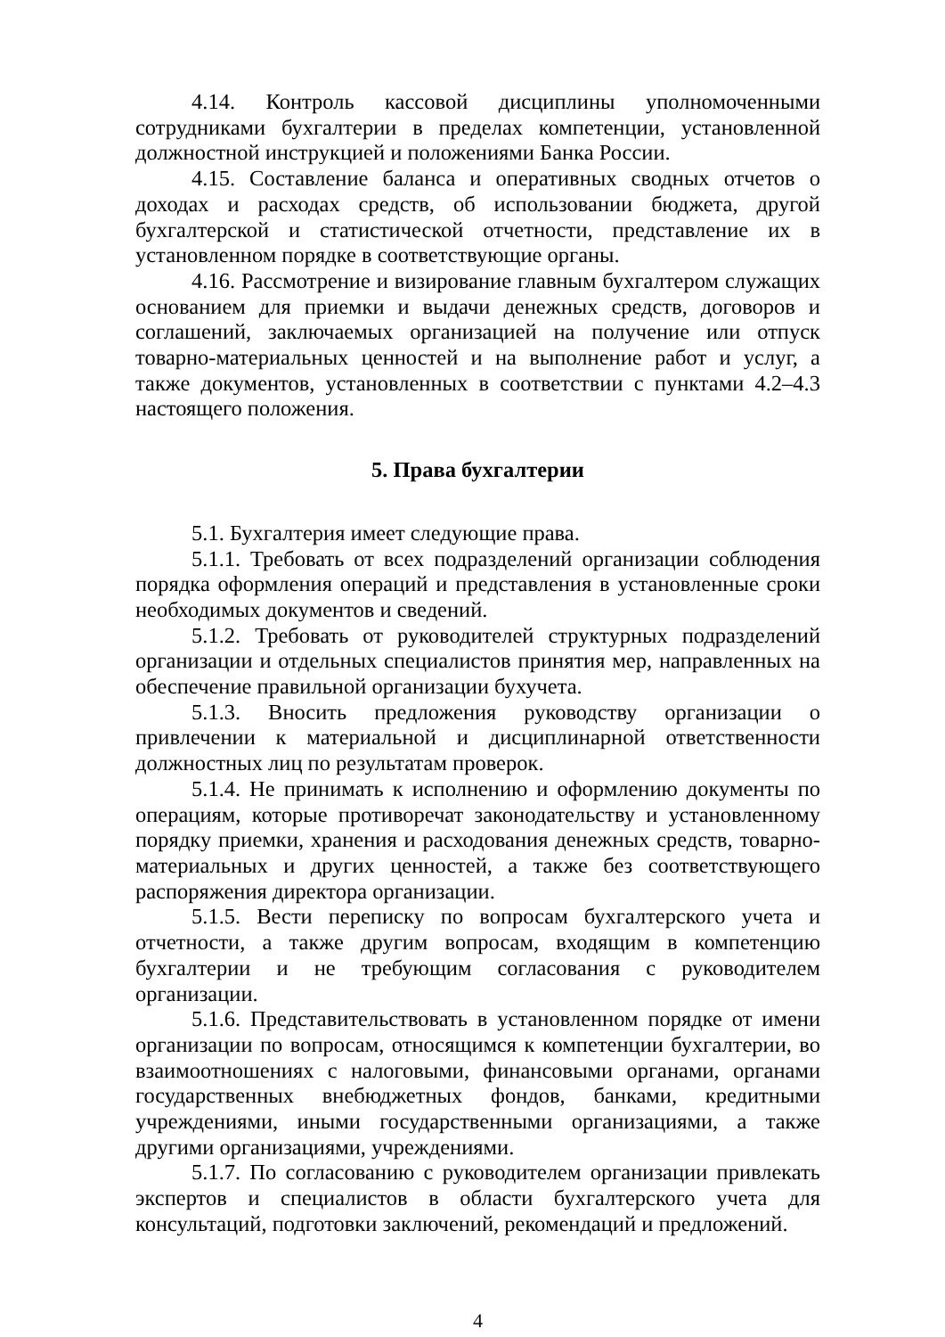4.14. Контроль кассовой дисциплины уполномоченными сотрудниками бухгалтерии в пределах компетенции, установленной должностной инструкцией и положениями Банка России.
4.15. Составление баланса и оперативных сводных отчетов о доходах и расходах средств, об использовании бюджета, другой бухгалтерской и статистической отчетности, представление их в установленном порядке в соответствующие органы.
4.16. Рассмотрение и визирование главным бухгалтером служащих основанием для приемки и выдачи денежных средств, договоров и соглашений, заключаемых организацией на получение или отпуск товарно-материальных ценностей и на выполнение работ и услуг, а также документов, установленных в соответствии с пунктами 4.2–4.3 настоящего положения.
5. Права бухгалтерии
5.1. Бухгалтерия имеет следующие права.
5.1.1. Требовать от всех подразделений организации соблюдения порядка оформления операций и представления в установленные сроки необходимых документов и сведений.
5.1.2. Требовать от руководителей структурных подразделений организации и отдельных специалистов принятия мер, направленных на обеспечение правильной организации бухучета.
5.1.3. Вносить предложения руководству организации о привлечении к материальной и дисциплинарной ответственности должностных лиц по результатам проверок.
5.1.4. Не принимать к исполнению и оформлению документы по операциям, которые противоречат законодательству и установленному порядку приемки, хранения и расходования денежных средств, товарно-материальных и других ценностей, а также без соответствующего распоряжения директора организации.
5.1.5. Вести переписку по вопросам бухгалтерского учета и отчетности, а также другим вопросам, входящим в компетенцию бухгалтерии и не требующим согласования с руководителем организации.
5.1.6. Представительствовать в установленном порядке от имени организации по вопросам, относящимся к компетенции бухгалтерии, во взаимоотношениях с налоговыми, финансовыми органами, органами государственных внебюджетных фондов, банками, кредитными учреждениями, иными государственными организациями, а также другими организациями, учреждениями.
5.1.7. По согласованию с руководителем организации привлекать экспертов и специалистов в области бухгалтерского учета для консультаций, подготовки заключений, рекомендаций и предложений.
4